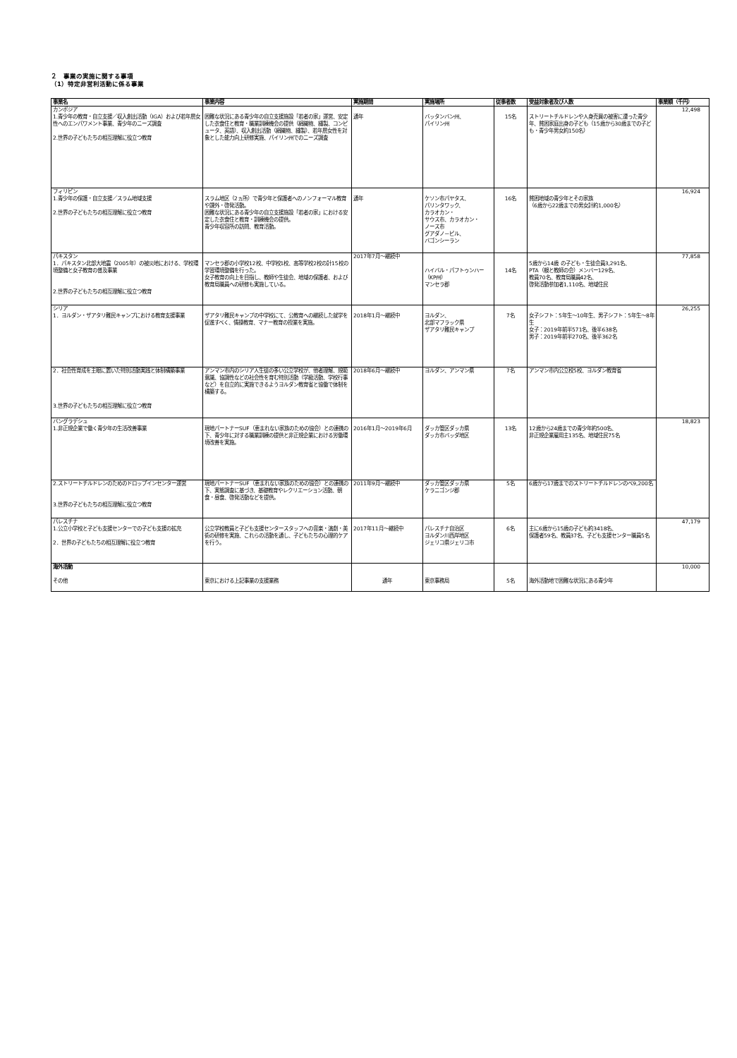２　事業の実施に関する事項
（1）特定非営利活動に係る事業
| 事業名 | 事業内容 | 実施期間 | 実施場所 | 従事者数 | 受益対象者及び人数 | 事業額（千円） |
| --- | --- | --- | --- | --- | --- | --- |
| カンボジア 1.青少年の教育・自立支援／収入創出活動（IGA）および若年層女性へのエンパワメント事業、青少年のニーズ調査 2.世界の子どもたちの相互理解に役立つ教育 | 困難な状況にある青少年の自立支援施設「若者の家」運営、安定した衣食住と教育・職業訓練機会の提供（絹織物、縫製、コンピュータ、英語）、収入創出活動（絹織物、縫製）、若年層女性を対象とした能力向上研修実施、パイリン州でのニーズ調査 | 通年 | バッタンバン州、 パイリン州 | 15名 | ストリートチルドレンや人身売買の被害に遭った青少年、貧困家庭出身の子ども（15歳から30歳までの子ども・青少年男女約150名） | 12,498 |
| フィリピン 1.青少年の保護・自立支援／スラム地域支援 2.世界の子どもたちの相互理解に役立つ教育 | スラム地区（2ヵ所）で青少年と保護者へのノンフォーマル教育や課外・啓発活動。 困難な状況にある青少年の自立支援施設「若者の家」における安定した衣食住と教育・訓練機会の提供。 青少年収容所の訪問、教育活動。 | 通年 | ケソン市パヤタス、 パリンタワック、 カラオカン・ サウス市、カラオカン・ ノース市 グアダノ－ピル、 バゴンシーラン | 16名 | 貧困地域の青少年とその家族 （6歳から22歳までの男女計約1,000名） | 16,924 |
| パキスタン 1．パキスタン北部大地震（2005年）の被災地における、学校環境整備と女子教育の普及事業 2.世界の子どもたちの相互理解に役立つ教育 | マンセラ郡の小学校12校、中学校1校、高等学校2校の計15校の学習環境整備を行った。 女子教育の向上を目指し、教師や生徒会、地域の保護者、および教育局職員への研修も実施している。 | 2017年7月～継続中 | ハイバル・パフトゥンハー（KP州） マンセラ郡 | 14名 | 5歳から14歳 の子ども・生徒会員3,291名、 PTA（親と教師の会）メンバー129名、 教員70名、教育局職員42名、 啓発活動参加者1,110名、地域住民 | 77,858 |
| シリア 1．ヨルダン・ザアタリ難民キャンプにおける教育支援事業 | ザアタリ難民キャンプの中学校にて、公教育への継続した就学を促進すべく、情操教育、マナー教育の授業を実施。 | 2018年1月～継続中 | ヨルダン、 北部マフラック県 ザアタリ難民キャンプ | 7名 | 女子シフト：5年生～10年生、男子シフト：5年生～8年生 女子：2019年前半571名、後半638名 男子：2019年前半270名、後半362名 | 26,255 |
| 2．社会性育成を主眼に置いた特別活動実践と体制構築事業 3.世界の子どもたちの相互理解に役立つ教育 | アンマン市内のシリア人生徒の多い公立学校が、他者理解、規範意識、協調性などの社会性を育む特別活動（学級活動、学校行事など）を自立的に実施できるようヨルダン教育省と協働で体制を構築する。 | 2018年6月～継続中 | ヨルダン、アンマン県 | 7名 | アンマン市内公立校5校、ヨルダン教育省 | |
| バングラデシュ 1.非正規企業で働く青少年の生活改善事業 | 現地パートナーSUF（恵まれない家族のための協会）との連携の下、青少年に対する職業訓練の提供と非正規企業における労働環境改善を実施。 | 2016年1月～2019年6月 | ダッカ管区ダッカ県 ダッカ市バッダ地区 | 13名 | 12歳から24歳までの青少年約500名、 非正規企業雇用主135名、地域住民75名 | 18,823 |
| 2.ストリートチルドレンのためのドロップインセンター運営 3.世界の子どもたちの相互理解に役立つ教育 | 現地パートナーSUF（恵まれない家族のための協会）との連携の下、実態調査に基づき、基礎教育やレクリエーション活動、朝食・昼食、啓発活動などを提供。 | 2011年9月～継続中 | ダッカ管区ダッカ県 ケラニゴンジ郡 | 5名 | 6歳から17歳までのストリートチルドレンのべ9,200名 | |
| パレスチナ 1.公立小学校と子ども支援センターでの子ども支援の拡充 2．世界の子どもたちの相互理解に役立つ教育 | 公立学校教員と子ども支援センタースタッフへの音楽・演劇・美術の研修を実施、これらの活動を通し、子どもたちの心理的ケアを行う。 | 2017年11月～継続中 | パレスチナ自治区 ヨルダン川西岸地区 ジェリコ県ジェリコ市 | 6名 | 主に6歳から15歳の子ども約3418名、 保護者59名、教員37名、子ども支援センター職員5名 | 47,179 |
| 海外活動 その他 | 東京における上記事業の支援業務 | 通年 | 東京事務局 | 5名 | 海外活動地で困難な状況にある青少年 | 10,000 |